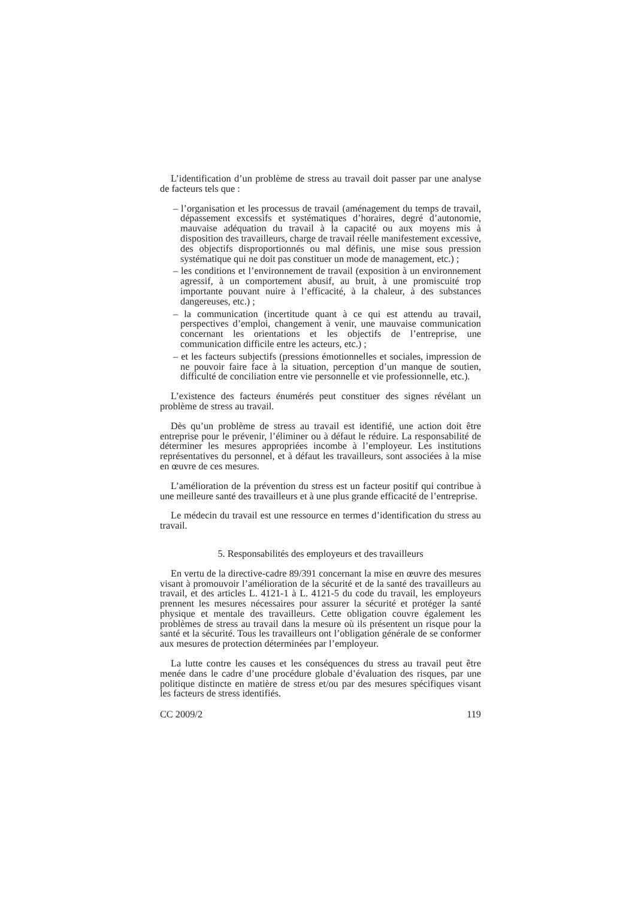L’identification d’un problème de stress au travail doit passer par une analyse de facteurs tels que :
– l’organisation et les processus de travail (aménagement du temps de travail, dépassement excessifs et systématiques d’horaires, degré d’autonomie, mauvaise adéquation du travail à la capacité ou aux moyens mis à disposition des travailleurs, charge de travail réelle manifestement excessive, des objectifs disproportionnés ou mal définis, une mise sous pression systématique qui ne doit pas constituer un mode de management, etc.) ;
– les conditions et l’environnement de travail (exposition à un environnement agressif, à un comportement abusif, au bruit, à une promiscuité trop importante pouvant nuire à l’efficacité, à la chaleur, à des substances dangereuses, etc.) ;
– la communication (incertitude quant à ce qui est attendu au travail, perspectives d’emploi, changement à venir, une mauvaise communication concernant les orientations et les objectifs de l’entreprise, une communication difficile entre les acteurs, etc.) ;
– et les facteurs subjectifs (pressions émotionnelles et sociales, impression de ne pouvoir faire face à la situation, perception d’un manque de soutien, difficulté de conciliation entre vie personnelle et vie professionnelle, etc.).
L’existence des facteurs énumérés peut constituer des signes révélant un problème de stress au travail.
Dès qu’un problème de stress au travail est identifié, une action doit être entreprise pour le prévenir, l’éliminer ou à défaut le réduire. La responsabilité de déterminer les mesures appropriées incombe à l’employeur. Les institutions représentatives du personnel, et à défaut les travailleurs, sont associées à la mise en œuvre de ces mesures.
L’amélioration de la prévention du stress est un facteur positif qui contribue à une meilleure santé des travailleurs et à une plus grande efficacité de l’entreprise.
Le médecin du travail est une ressource en termes d’identification du stress au travail.
5. Responsabilités des employeurs et des travailleurs
En vertu de la directive-cadre 89/391 concernant la mise en œuvre des mesures visant à promouvoir l’amélioration de la sécurité et de la santé des travailleurs au travail, et des articles L. 4121-1 à L. 4121-5 du code du travail, les employeurs prennent les mesures nécessaires pour assurer la sécurité et protéger la santé physique et mentale des travailleurs. Cette obligation couvre également les problèmes de stress au travail dans la mesure où ils présentent un risque pour la santé et la sécurité. Tous les travailleurs ont l’obligation générale de se conformer aux mesures de protection déterminées par l’employeur.
La lutte contre les causes et les conséquences du stress au travail peut être menée dans le cadre d’une procédure globale d’évaluation des risques, par une politique distincte en matière de stress et/ou par des mesures spécifiques visant les facteurs de stress identifiés.
CC 2009/2 119